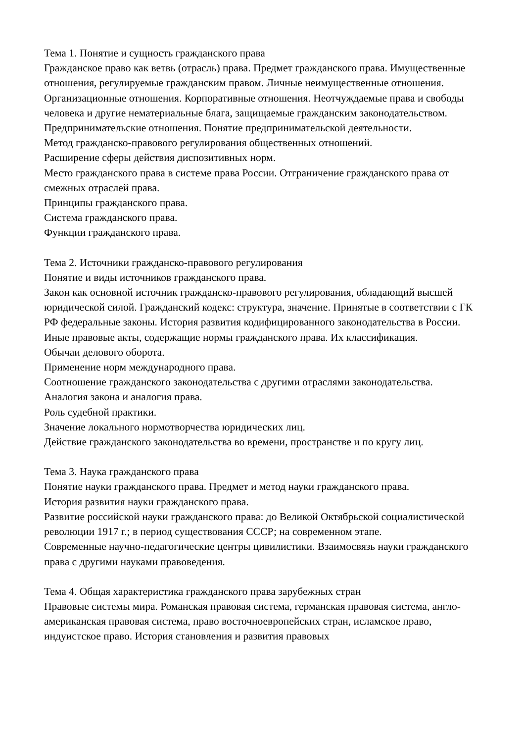Тема 1. Понятие и сущность гражданского права
Гражданское право как ветвь (отрасль) права. Предмет гражданского права. Имущественные отношения, регулируемые гражданским правом. Личные неимущественные отношения. Организационные отношения. Корпоративные отношения. Неотчуждаемые права и свободы человека и другие нематериальные блага, защищаемые гражданским законодательством.
Предпринимательские отношения. Понятие предпринимательской деятельности.
Метод гражданско-правового регулирования общественных отношений.
Расширение сферы действия диспозитивных норм.
Место гражданского права в системе права России. Отграничение гражданского права от смежных отраслей права.
Принципы гражданского права.
Система гражданского права.
Функции гражданского права.
Тема 2. Источники гражданско-правового регулирования
Понятие и виды источников гражданского права.
Закон как основной источник гражданско-правового регулирования, обладающий высшей юридической силой. Гражданский кодекс: структура, значение. Принятые в соответствии с ГК РФ федеральные законы. История развития кодифицированного законодательства в России.
Иные правовые акты, содержащие нормы гражданского права. Их классификация.
Обычаи делового оборота.
Применение норм международного права.
Соотношение гражданского законодательства с другими отраслями законодательства.
Аналогия закона и аналогия права.
Роль судебной практики.
Значение локального нормотворчества юридических лиц.
Действие гражданского законодательства во времени, пространстве и по кругу лиц.
Тема 3. Наука гражданского права
Понятие науки гражданского права. Предмет и метод науки гражданского права.
История развития науки гражданского права.
Развитие российской науки гражданского права: до Великой Октябрьской социалистической революции 1917 г.; в период существования СССР; на современном этапе.
Современные научно-педагогические центры цивилистики. Взаимосвязь науки гражданского права с другими науками правоведения.
Тема 4. Общая характеристика гражданского права зарубежных стран
Правовые системы мира. Романская правовая система, германская правовая система, англо-американская правовая система, право восточноевропейских стран, исламское право, индуистское право. История становления и развития правовых